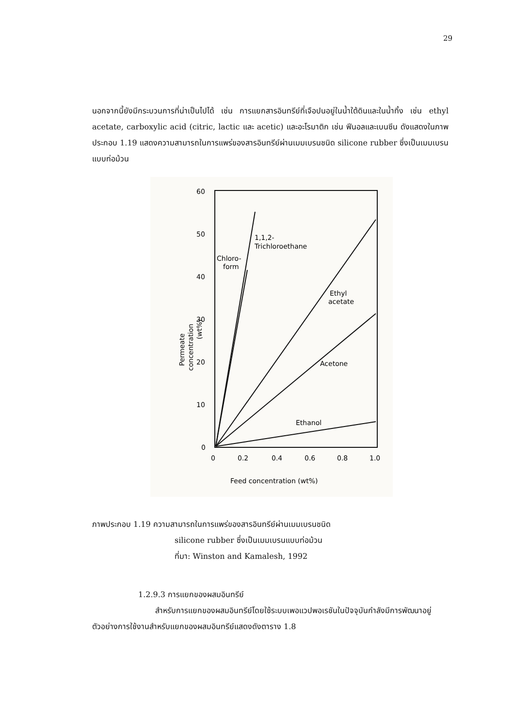29
นอกจากนี้ยังมีกระบวนการที่น่าเป็นไปได้ เช่น การแยกสารอินทรีย์ที่เจือปนอยู่ในน้ำใต้ดินและในน้ำทิ้ง เช่น ethyl acetate, carboxylic acid (citric, lactic และ acetic) และอะโรมาติก เช่น ฟีนอลและเบนซีน ดังแสดงในภาพประกอบ 1.19 แสดงความสามารถในการแพร่ของสารอินทรีย์ผ่านเมมเบรนชนิด silicone rubber ซึ่งเป็นเมมเบรนแบบท่อม้วน
60
50
40
30
20
10
0
0
0.2
0.4
0.6
0.8
1.0
Feed concentration (wt%)
Permeate
concentration
(wt%)
1,1,2-
Trichloroethane
Chloro-
form
Ethyl
acetate
Acetone
Ethanol
ภาพประกอบ 1.19 ความสามารถในการแพร่ของสารอินทรีย์ผ่านเมมเบรนชนิด
silicone rubber ซึ่งเป็นเมมเบรนแบบท่อม้วน
ที่มา: Winston and Kamalesh, 1992
1.2.9.3 การแยกของผสมอินทรีย์
สำหรับการแยกของผสมอินทรีย์โดยใช้ระบบเพอแวปพอเรชันในปัจจุบันกำลังมีการพัฒนาอยู่ ตัวอย่างการใช้งานสำหรับแยกของผสมอินทรีย์แสดงดังตาราง 1.8